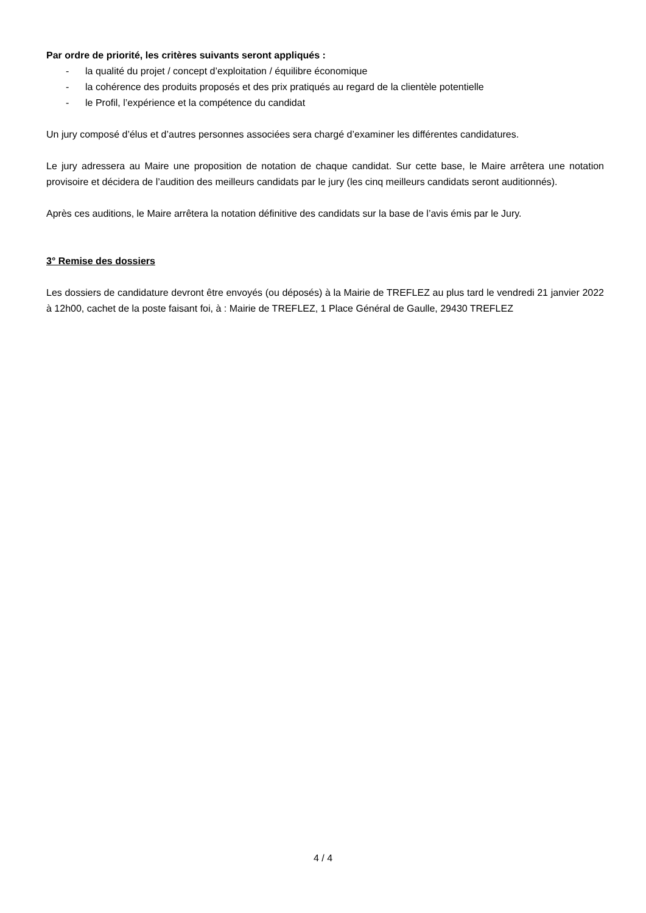Par ordre de priorité, les critères suivants seront appliqués :
- la qualité du projet / concept d’exploitation / équilibre économique
- la cohérence des produits proposés et des prix pratiqués au regard de la clientèle potentielle
- le Profil, l’expérience et la compétence du candidat
Un jury composé d’élus et d’autres personnes associées sera chargé d’examiner les différentes candidatures.
Le jury adressera au Maire une proposition de notation de chaque candidat. Sur cette base, le Maire arrêtera une notation provisoire et décidera de l’audition des meilleurs candidats par le jury (les cinq meilleurs candidats seront auditionnés).
Après ces auditions, le Maire arrêtera la notation définitive des candidats sur la base de l’avis émis par le Jury.
3° Remise des dossiers
Les dossiers de candidature devront être envoyés (ou déposés) à la Mairie de TREFLEZ au plus tard le vendredi 21 janvier 2022 à 12h00, cachet de la poste faisant foi, à : Mairie de TREFLEZ, 1 Place Général de Gaulle, 29430 TREFLEZ
4 / 4